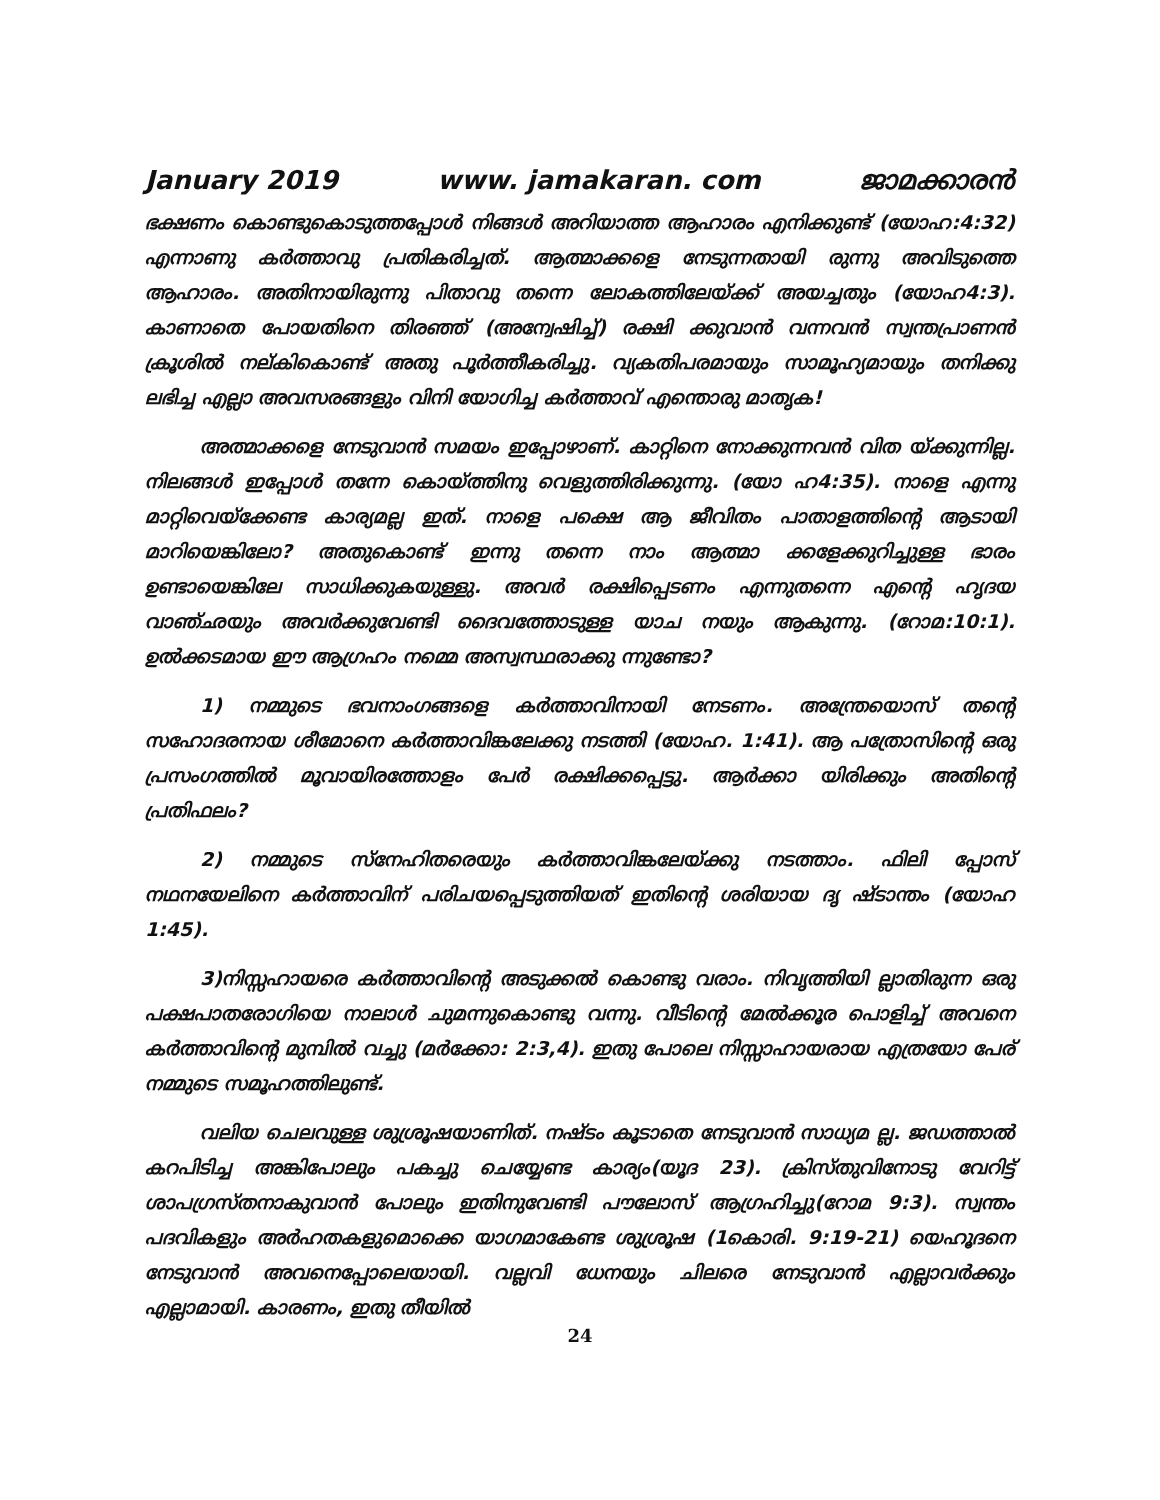January 2019 www. jamakaran. com ജാമക്കാരൻ
ഭക്ഷണം കൊണ്ടുകൊടുത്തപ്പോൾ നിങ്ങൾ അറിയാത്ത ആഹാരം എനിക്കുണ്ട് (യോഹ:4:32) എന്നാണു കർത്താവു പ്രതികരിച്ചത്. ആത്മാക്കളെ നേടുന്നതായി രുന്നു അവിടുത്തെ ആഹാരം. അതിനായിരുന്നു പിതാവു തന്നെ ലോകത്തിലേയ്ക്ക് അയച്ചതും (യോഹ4:3). കാണാതെ പോയതിനെ തിരഞ്ഞ് (അന്വേഷിച്ച്) രക്ഷി ക്കുവാൻ വന്നവൻ സ്വന്തപ്രാണൻ ക്രൂശിൽ നല്കികൊണ്ട് അതു പൂർത്തീകരിച്ചു. വ്യകതിപരമായും സാമൂഹ്യമായും തനിക്കു ലഭിച്ച എല്ലാ അവസരങ്ങളും വിനി യോഗിച്ച കർത്താവ് എന്തൊരു മാതൃക!
അത്മാക്കളെ നേടുവാൻ സമയം ഇപ്പോഴാണ്. കാറ്റിനെ നോക്കുന്നവൻ വിത യ്ക്കുന്നില്ല. നിലങ്ങൾ ഇപ്പോൾ തന്നേ കൊയ്ത്തിനു വെളുത്തിരിക്കുന്നു. (യോ ഹ4:35). നാളെ എന്നു മാറ്റിവെയ്ക്കേണ്ട കാര്യമല്ല ഇത്. നാളെ പക്ഷെ ആ ജീവിതം പാതാളത്തിന്റെ ആടായി മാറിയെങ്കിലോ? അതുകൊണ്ട് ഇന്നു തന്നെ നാം ആത്മാ ക്കളേക്കുറിച്ചുള്ള ഭാരം ഉണ്ടായെങ്കിലേ സാധിക്കുകയുള്ളു. അവർ രക്ഷിപ്പെടണം എന്നുതന്നെ എന്റെ ഹൃദയ വാഞ്ഛയും അവർക്കുവേണ്ടി ദൈവത്തോടുള്ള യാച നയും ആകുന്നു. (റോമ:10:1). ഉൽക്കടമായ ഈ ആഗ്രഹം നമ്മെ അസ്വസ്ഥരാക്കു ന്നുണ്ടോ?
1) നമ്മുടെ ഭവനാംഗങ്ങളെ കർത്താവിനായി നേടണം. അന്ത്രേയൊസ് തന്റെ സഹോദരനായ ശീമോനെ കർത്താവിങ്കലേക്കു നടത്തി (യോഹ. 1:41). ആ പത്രോസിന്റെ ഒരു പ്രസംഗത്തിൽ മൂവായിരത്തോളം പേർ രക്ഷിക്കപ്പെട്ടു. ആർക്കാ യിരിക്കും അതിന്റെ പ്രതിഫലം?
2) നമ്മുടെ സ്നേഹിതരെയും കർത്താവിങ്കലേയ്ക്കു നടത്താം. ഫിലി പ്പോസ് നഥനയേലിനെ കർത്താവിന് പരിചയപ്പെടുത്തിയത് ഇതിന്റെ ശരിയായ ദൃ ഷ്ടാന്തം (യോഹ 1:45).
3)നിസ്സഹായരെ കർത്താവിന്റെ അടുക്കൽ കൊണ്ടു വരാം. നിവൃത്തിയി ല്ലാതിരുന്ന ഒരു പക്ഷപാതരോഗിയെ നാലാൾ ചുമന്നുകൊണ്ടു വന്നു. വീടിന്റെ മേൽക്കൂര പൊളിച്ച് അവനെ കർത്താവിന്റെ മുമ്പിൽ വച്ചു (മർക്കോ: 2:3,4). ഇതു പോലെ നിസ്സാഹായരായ എത്രയോ പേര് നമ്മുടെ സമൂഹത്തിലുണ്ട്.
വലിയ ചെലവുള്ള ശുശ്രൂഷയാണിത്. നഷ്ടം കൂടാതെ നേടുവാൻ സാധ്യമ ല്ല. ജഡത്താൽ കറപിടിച്ച അങ്കിപോലും പകച്ചു ചെയ്യേണ്ട കാര്യം(യൂദ 23). ക്രിസ്തുവിനോടു വേറിട്ട് ശാപഗ്രസ്തനാകുവാൻ പോലും ഇതിനുവേണ്ടി പൗലോസ് ആഗ്രഹിച്ചു(റോമ 9:3). സ്വന്തം പദവികളും അർഹതകളുമൊക്കെ യാഗമാകേണ്ട ശുശ്രൂഷ (1കൊരി. 9:19-21) യെഹൂദനെ നേടുവാൻ അവനെപ്പോലെയായി. വല്ലവി ധേനയും ചിലരെ നേടുവാൻ എല്ലാവർക്കും എല്ലാമായി. കാരണം, ഇതു തീയിൽ
24